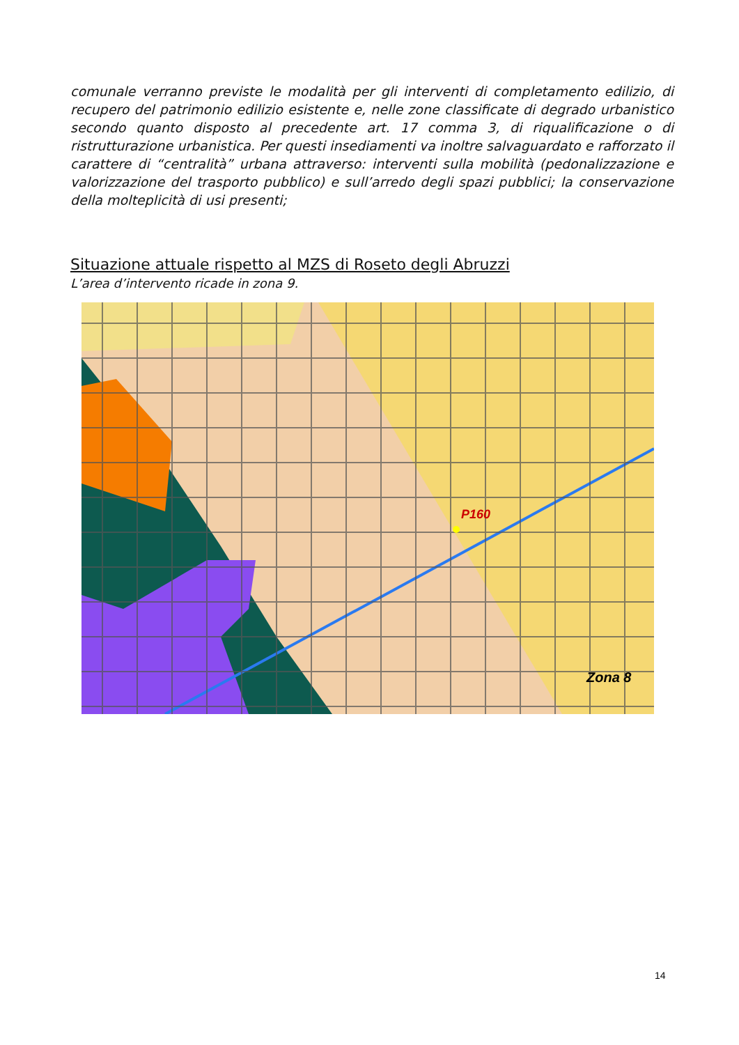comunale verranno previste le modalità per gli interventi di completamento edilizio, di recupero del patrimonio edilizio esistente e, nelle zone classificate di degrado urbanistico secondo quanto disposto al precedente art. 17 comma 3, di riqualificazione o di ristrutturazione urbanistica. Per questi insediamenti va inoltre salvaguardato e rafforzato il carattere di “centralità” urbana attraverso: interventi sulla mobilità (pedonalizzazione e valorizzazione del trasporto pubblico) e sull’arredo degli spazi pubblici; la conservazione della molteplicità di usi presenti;
Situazione attuale rispetto al MZS di Roseto degli Abruzzi
L’area d’intervento ricade in zona 9.
P160
Zona 8
14